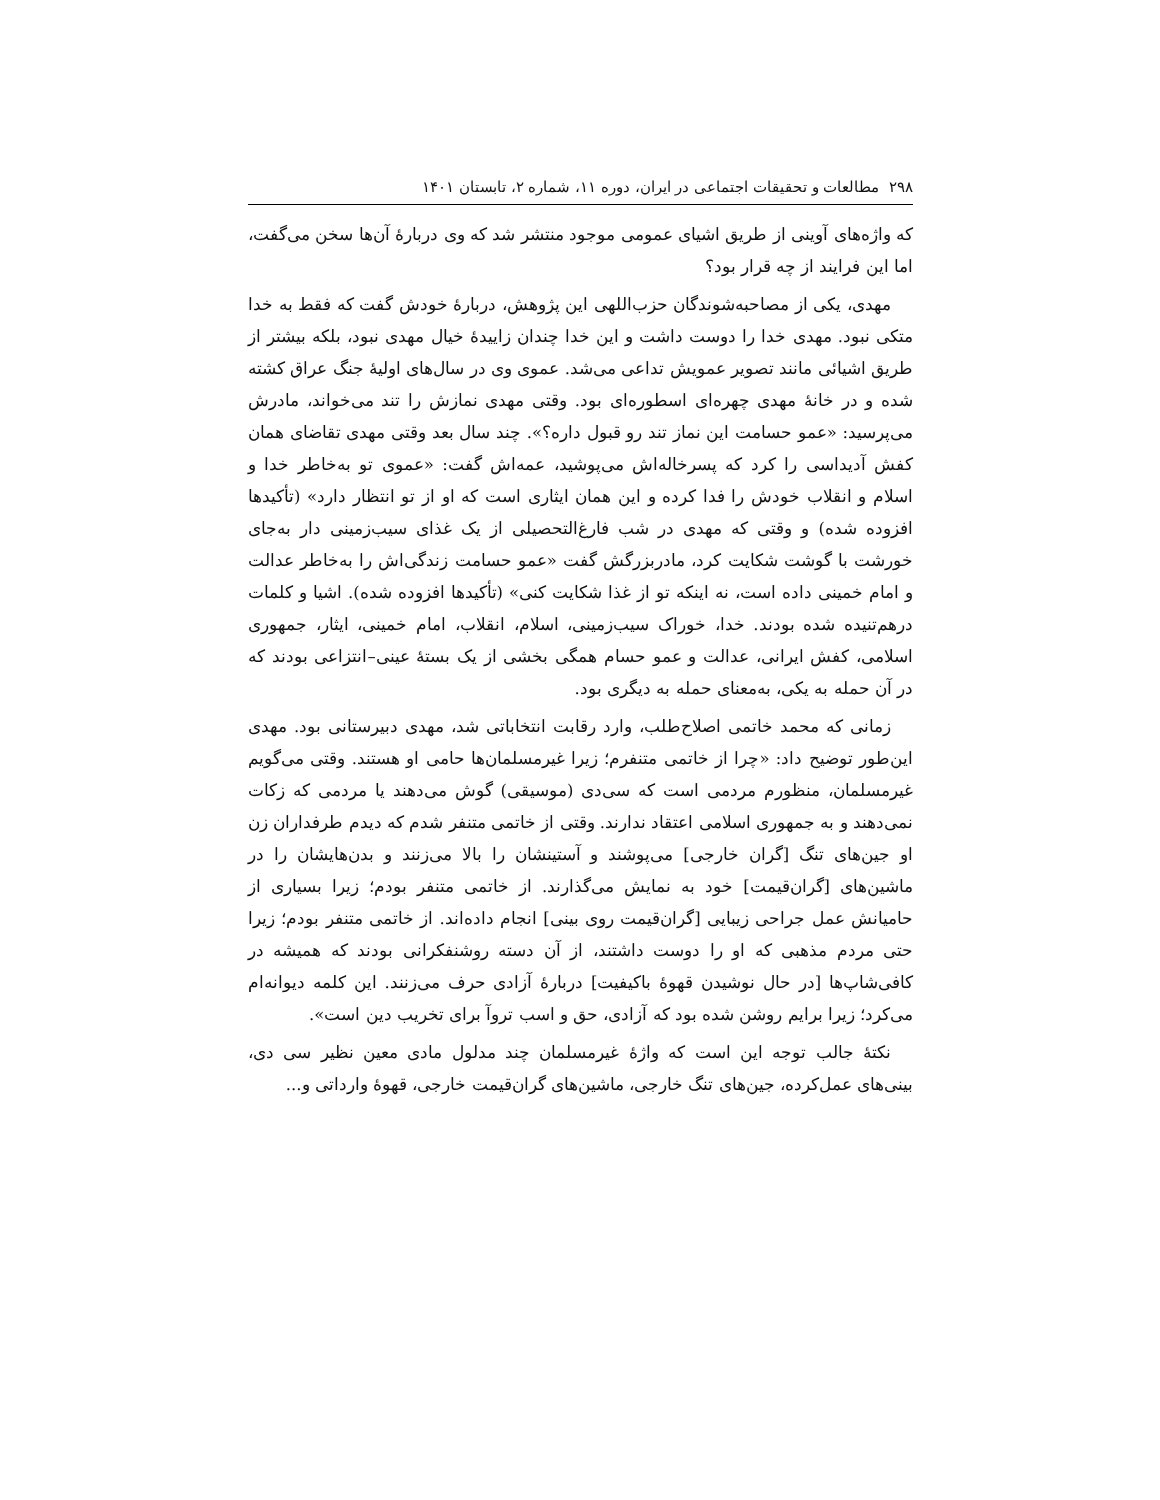۲۹۸ مطالعات و تحقیقات اجتماعی در ایران، دوره ۱۱، شماره ۲، تابستان ۱۴۰۱
که واژه‌های آوینی از طریق اشیای عمومی موجود منتشر شد که وی دربارهٔ آن‌ها سخن می‌گفت، اما این فرایند از چه قرار بود؟
مهدی، یکی از مصاحبه‌شوندگان حزب‌اللهی این پژوهش، دربارهٔ خودش گفت که فقط به خدا متکی نبود. مهدی خدا را دوست داشت و این خدا چندان زاییدهٔ خیال مهدی نبود، بلکه بیشتر از طریق اشیائی مانند تصویر عمویش تداعی می‌شد. عموی وی در سال‌های اولیهٔ جنگ عراق کشته شده و در خانهٔ مهدی چهره‌ای اسطوره‌ای بود. وقتی مهدی نمازش را تند می‌خواند، مادرش می‌پرسید: «عمو حسامت این نماز تند رو قبول داره؟». چند سال بعد وقتی مهدی تقاضای همان کفش آدیداسی را کرد که پسرخاله‌اش می‌پوشید، عمه‌اش گفت: «عموی تو به‌خاطر خدا و اسلام و انقلاب خودش را فدا کرده و این همان ایثاری است که او از تو انتظار دارد» (تأکیدها افزوده شده) و وقتی که مهدی در شب فارغ‌التحصیلی از یک غذای سیب‌زمینی دار به‌جای خورشت با گوشت شکایت کرد، مادربزرگش گفت «عمو حسامت زندگی‌اش را به‌خاطر عدالت و امام خمینی داده است، نه اینکه تو از غذا شکایت کنی» (تأکیدها افزوده شده). اشیا و کلمات درهم‌تنیده شده بودند. خدا، خوراک سیب‌زمینی، اسلام، انقلاب، امام خمینی، ایثار، جمهوری اسلامی، کفش ایرانی، عدالت و عمو حسام همگی بخشی از یک بستهٔ عینی–انتزاعی بودند که در آن حمله به یکی، به‌معنای حمله به دیگری بود.
زمانی که محمد خاتمی اصلاح‌طلب، وارد رقابت انتخاباتی شد، مهدی دبیرستانی بود. مهدی این‌طور توضیح داد: «چرا از خاتمی متنفرم؛ زیرا غیرمسلمان‌ها حامی او هستند. وقتی می‌گویم غیرمسلمان، منظورم مردمی است که سی‌دی (موسیقی) گوش می‌دهند یا مردمی که زکات نمی‌دهند و به جمهوری اسلامی اعتقاد ندارند. وقتی از خاتمی متنفر شدم که دیدم طرفداران زن او جین‌های تنگ [گران خارجی] می‌پوشند و آستینشان را بالا می‌زنند و بدن‌هایشان را در ماشین‌های [گران‌قیمت] خود به نمایش می‌گذارند. از خاتمی متنفر بودم؛ زیرا بسیاری از حامیانش عمل جراحی زیبایی [گران‌قیمت روی بینی] انجام داده‌اند. از خاتمی متنفر بودم؛ زیرا حتی مردم مذهبی که او را دوست داشتند، از آن دسته روشنفکرانی بودند که همیشه در کافی‌شاپ‌ها [در حال نوشیدن قهوهٔ باکیفیت] دربارهٔ آزادی حرف می‌زنند. این کلمه دیوانه‌ام می‌کرد؛ زیرا برایم روشن شده بود که آزادی، حق و اسب تروآ برای تخریب دین است».
نکتهٔ جالب توجه این است که واژهٔ غیرمسلمان چند مدلول مادی معین نظیر سی دی، بینی‌های عمل‌کرده، جین‌های تنگ خارجی، ماشین‌های گران‌قیمت خارجی، قهوهٔ وارداتی و...